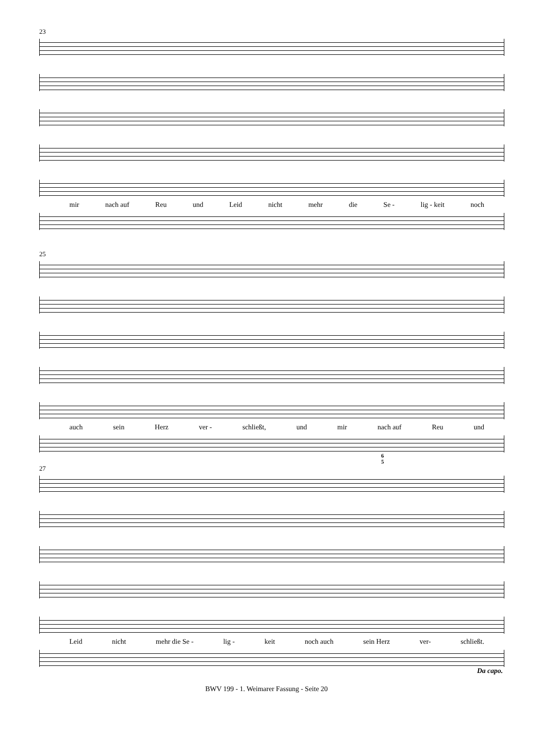23
mir nach auf Reu und Leid nicht mehr die Se - lig - keit noch
25
auch sein Herz ver - schließt, und mir nach auf Reu und
6
5
27
Leid nicht mehr die Se - lig - keit noch auch sein Herz ver- schließt.
Da capo.
BWV 199 - 1. Weimarer Fassung - Seite 20